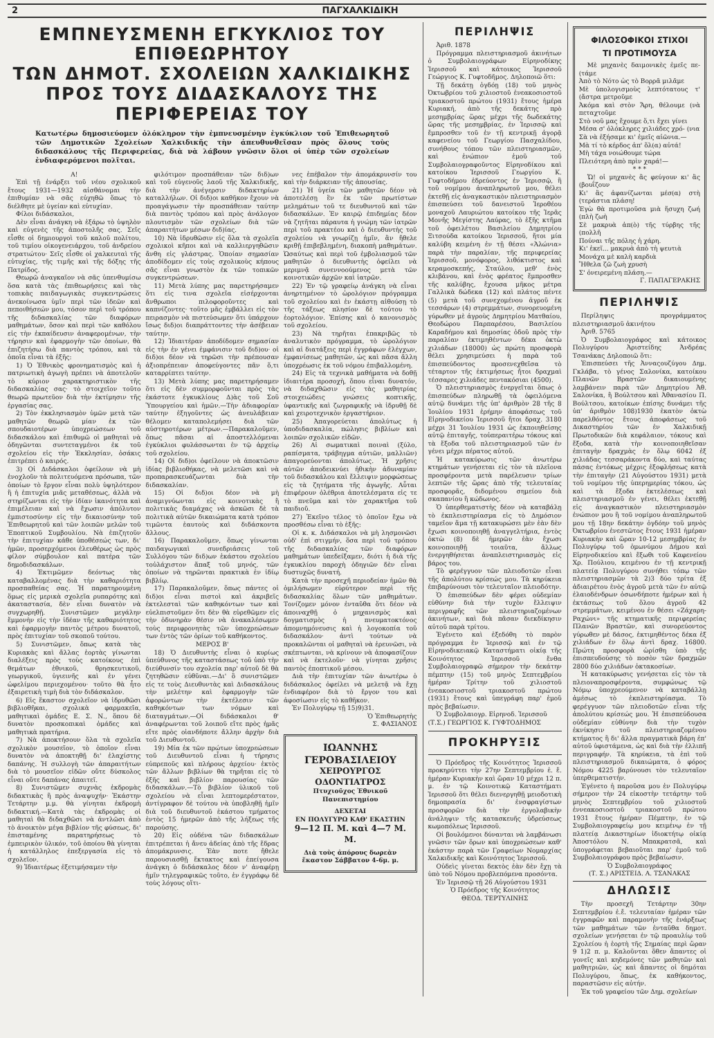2 ΠΑΓΧΑΛΚΙΔΙΚΗ
ΕΜΠΝΕΥΣΜΕΝΗ ΕΓΚΥΚΛΙΟΣ ΤΟΥ ΕΠΙΘΕΩΡΗΤΟΥ
ΤΩΝ ΔΗΜΟΤ. ΣΧΟΛΕΙΩΝ ΧΑΛΚΙΔΙΚΗΣ
ΠΡΟΣ ΤΟΥΣ ΔΙΔΑΣΚΑΛΟΥΣ ΤΗΣ ΠΕΡΙΦΕΡΕΙΑΣ ΤΟΥ
Κατωτέρω δημοσιεύομεν ὁλόκληρον τὴν ἐμπνευσμένην ἐγκύκλιον τοῦ Ἐπιθεωρητοῦ τῶν Δημοτικῶν Σχολείων Χαλκιδικῆς τὴν ἀπευθυνθεῖσαν πρὸς ὅλους τοὺς διδασκάλους τῆς Περιφερείας, διὰ νὰ λάβουν γνῶσιν ὅλοι οἱ ὑπὲρ τῶν σχολείων ἐνδιαφερόμενοι πολῖται.
Α!
Ἐπὶ τῇ ἐνάρξει τοῦ νέου σχολικοῦ ἔτους 1931—1932 αἰσθάνομαι τὴν ἐπιθυμίαν νὰ σᾶς εὐχηθῶ ὅπως τὸ διέλθητε μὲ ὑγείαν καὶ εὐτυχίαν.
Φίλοι διδάσκαλοι,
Δὲν εἶναι ἀνάγκη νὰ ἐξάρω τὸ ὑψηλὸν καὶ εὐγενὲς τῆς ἀποστολῆς σας. Σεῖς εἶσθε οἱ δημιουργοὶ τοῦ καλοῦ πολίτου, τοῦ τιμίου οἰκογενειάρχου, τοῦ ἀνδρείου στρατιώτου· Σεῖς εἶσθε οἱ χαλκευταὶ τῆς εὐτυχίας, τῆς τιμῆς καὶ τῆς δόξης τῆς Πατρίδος.
Θεωρῶ ἀναγκαῖον νὰ σᾶς ὑπενθυμίσω ὅσα κατὰ τὰς ἐπιθεωρήσεις καὶ τὰς τοπικὰς παιδαγωγικὰς συγκεντρώσεις ἀνεκοίνωσα ὑμῖν περὶ τῶν ἰδεῶν καὶ πεποιθήσεών μου, τόσον περὶ τοῦ τρόπου τῆς διδασκαλίας τῶν διαφόρων μαθημάτων, ὅσον καὶ περὶ τῶν καθόλου εἰς τὴν ἐκπαίδευσιν ἀναφερομένων, τὴν τήρησιν καὶ ἐφαρμογὴν τῶν ὁποίων, θὰ ἐπιζητήσω διὰ παντὸς τρόπου, καὶ τὰ ὁποῖα εἶναι τὰ ἑξῆς:
1) Ὁ Ἐθνικὸς φρονηματισμὸς καὶ ἡ πατριωτικὴ ἀγωγὴ πρέπει νὰ ἀποτελοῦν τὸ κύριον χαρακτηριστικὸν τῆς διδασκαλίας σας· τὸ στοιχεῖον τοῦτο θεωρῶ πρωτεῦον διὰ τὴν ἐκτίμησιν τῆς ἐργασίας σας.
2) Τὸν ἐκκλησιασμὸν ὑμῶν μετὰ τῶν μαθητῶν θεωρῶ μίαν ἐκ τῶν σπουδαιοτέρων ὑποχρεώσεων τοῦ διδασκάλου καὶ ἐπιθυμῶ οἱ μαθηταὶ νὰ ὁδηγῶνται συντεταγμένοι ἐκ τοῦ σχολείου εἰς τὴν Ἐκκλησίαν, ὁσάκις ἐπιτρέπει ὁ καιρός.
3) Οἱ Διδάσκαλοι ὀφείλουν νὰ μὴ ἐνοχλοῦν τὰ πολιτευόμενα πρόσωπα, τῶν ὁποίων τὸ ἔργον εἶναι πολὺ ὑψηλότερον ἢ ἡ ἐπιτυχία μιᾶς μεταθέσεως, ἀλλὰ νὰ στηρίζωνται εἰς τὴν ἰδίαν ἱκανότητα καὶ ἐπιμέλειαν καὶ νὰ ἔχωσιν ἀπόλυτον ἐμπιστοσύνην εἰς τὴν δικαιοσύνην τοῦ Ἐπιθεωρητοῦ καὶ τῶν λοιπῶν μελῶν τοῦ Ἐποπτικοῦ Συμβουλίου. Νὰ ἐπιζητοῦν τὴν ἐπιτυχίαν κάθε ὑποθέσεώς των, δι' ἡμῶν, προσερχόμενοι ἐλευθέρως ὡς πρὸς φίλον σύμβουλον καὶ πατέρα τῶν δημοδιδασκάλων.
4) Ἐκτιμῶμεν δεόντως τὰς καταβαλλομένας διὰ τὴν καθαριότητα προσπαθείας σας. Ἡ παρατηρουμένη ὅμως εἰς μερικὰ σχολεῖα ρυπαρότης καὶ ἀκαταστασία, δὲν εἶναι δυνατὸν νὰ συγχωρηθῇ. Συνιστῶμεν μεγάλην ἔμμονὴν εἰς τὴν ἰδέαν τῆς καθαριότητος καὶ ἐφαρμογὴν παντὸς μέτρου δυνατοῦ, πρὸς ἐπιτυχίαν τοῦ σκοποῦ τούτου.
5) Συνιστῶμεν, ὅπως κατὰ τὰς Κυριακὰς καὶ ἄλλας ἑορτὰς γίνωνται διαλέξεις πρὸς τοὺς κατοίκους ἐπὶ θεμάτων ἐθνικοῦ, θρησκευτικοῦ, γεωργικοῦ, ὑγιεινῆς καὶ ἐν γένει ὠφελίμου περιεχομένου· τοῦτο θὰ ἦτο ἐξαιρετικὴ τιμὴ διὰ τὸν διδάσκαλον.
6) Εἰς ἕκαστον σχολεῖον νὰ ἱδρυθῶσι βιβλιοθῆκαι, σχολικὰ φαρμακεῖα, μαθητικαὶ ὁμάδες Ε. Σ. Ν., ὅπου δὲ δυνατὸν προσκοπικαὶ ὁμάδες καὶ μαθητικὰ πρατήρια.
7) Νὰ ἀποκτήσουν ὅλα τὰ σχολεῖα σχολικὸν μουσεῖον, τὸ ὁποῖον εἶναι δυνατὸν νὰ ἀποκτηθῇ δι' ἐλαχίστης δαπάνης. Ἡ συλλογὴ τῶν ἀπαραιτήτων διὰ τὸ μουσεῖον εἰδῶν οὔτε δύσκολος εἶναι οὔτε δαπάνας ἀπαιτεῖ.
8) Συνιστῶμεν συχνὰς ἐκδρομὰς διδακτικὰς ἢ πρὸς ἀναψυχήν· Ἑκάστην Τετάρτην μ.μ. θὰ γίνηται ἐκδρομὴ διδακτική.—Κατὰ τὰς ἐκδρομὰς οἱ μαθηταὶ θὰ διδαχθῶσι νὰ ἀντλῶσι ἀπὸ τὸ ἀνοικτὸν μέγα βιβλίον τῆς φύσεως, δι' ἐπισταμένης παρατηρήσεως τὸ ἐμπειρικὸν ὑλικόν, τοῦ ὁποίου θὰ γίνηται ἡ κατάλληλος ἐπεξεργασία εἰς τὸ σχολεῖον.
9) Ἰδιαιτέρως ἐξετιμήσαμεν τὴν
φιλότιμον προσπάθειαν τῶν διδ)ων καὶ τοῦ εὐγενοῦς λαοῦ τῆς Χαλκιδικῆς, διὰ τὴν ἀνέγερσιν διδακτηρίων καταλλήλων. Οἱ διδ)οι καθῆκον ἔχουν νὰ προαγάγωσιν τὴν προσπάθειαν ταύτην διὰ παντὸς τρόπου καὶ πρὸς ἀνάλογον πλουτισμὸν τῶν σχολείων διὰ τῶν ἀπαραιτήτων μέσων διδ)ίας.
10) Νὰ ἱδρυθῶσιν εἰς ὅλα τὰ σχολεῖα σχολικοὶ κῆποι καὶ νὰ καλλιεργηθῶσιν ἄνθη εἰς γλάστρας. Ὁποίαν σημασίαν ἀποδίδομεν εἰς τοὺς σχολικοὺς κήπους σᾶς εἶναι γνωστὸν ἐκ τῶν τοπικῶν συγκεντρώσεων.
11) Μετὰ λύπης μας παρετηρήσαμεν ὅτι εἰς τινα σχολεῖα εἰσέρχονται ἄνθρωποι πιλοφοροῦντες καὶ καπνίζοντες· τοῦτο μᾶς ἐμβάλλει εἰς τὸν πειρασμὸν νὰ πιστεύσωμεν ὅτι ὑπάρχουν ἴσως διδ)οι διαπράττοντες τὴν ἀσέβειαν ταύτην.
12) Ἰδιαιτέραν ἀποδίδομεν σημασίαν εἰς τὴν ἐν γένει ἐμφάνισιν τοῦ διδ)ου· οἱ διδ)οι δέον νὰ τηρῶσι τὴν πρέπουσαν ἀξιοπρέπειαν ἀποφεύγοντες πᾶν ὅ,τι καταρρίπτει ταύτην.
13) Μετὰ λύπης μας παρετηρήσαμεν ὅτι εἰς δὲν συμμορφοῦνται πρὸς τὰς ἐκάστοτε ἐγκυκλίους Δ)ὰς τοῦ Σοῦ Ὑπουργείου καὶ ἡμῶν.—Τὴν ἀδιαφορίαν ταύτην ἐξηγοῦντες ὡς ἀνευλάβειαν θέλομεν καταπολεμήσει διὰ τῶν αὐστηροτέρων μέτρων.—Παρακαλοῦμεν, ὅπως πᾶσαι αἱ ἀποστελλόμεναι ἐγκύκλιοι φυλάσσωνται ἐν τῷ ἀρχείῳ τοῦ σχολείου.
14) Οἱ διδ)οι ὀφείλουν νὰ ἀποκτῶσιν ἰδίας βιβλιοθήκας, νὰ μελετῶσι καὶ νὰ προπαρασκευάζωνται διὰ τὴν διδασκαλίαν.
15) Οἱ διδ)οι δέον νὰ μὴ ἀναμιγνύωνται εἰς κοινοτικὰς ἢ πολιτικὰς διαμάχας νὰ ἀσκῶσι δὲ τὰ πολιτικὰ αὐτῶν δικαιώματα κατὰ τρόπον τιμῶντα ἑαυτοὺς καὶ διδάσκοντα ἄλλους.
16) Παρακαλοῦμεν, ὅπως γίνωνται παιδαγωγικαὶ συνεδριάσεις τοῦ Συλλόγου τῶν διδ)ων ἑκάστου σχολείου τοὐλάχιστον ἅπαξ τοῦ μηνός, τῶν ὁποίων νὰ τηρῶνται πρακτικὰ ἐν ἰδίῳ βιβλίῳ.
17) Παρακαλοῦμεν, ὅπως πάντες οἱ διδ)οι εἶναι πιστοὶ καὶ ἀκριβεῖς ἐκτελεσταὶ τῶν καθηκόντων των καὶ εὐελπιστοῦμεν ὅτι δὲν θὰ εὑρεθῶμεν εἰς τὴν ὀδυνηρὰν θέσιν νὰ ἀνακαλέσωμεν τοὺς περιφρονητὰς τῶν ὑποχρεώσεων των ἐντὸς τῶν ὁρίων τοῦ καθήκοντος.
ΜΕΡΟΣ Β'
18) Ὁ Διευθυντὴς εἶναι ὁ κυρίως ὑπεύθυνος τῆς καταστάσεως τοῦ ὑπὸ τὴν διεύθυνσίν του σχολεία παρ' αὐτοῦ δὲ θὰ ζητηθῶσιν εὐθῦναι.—Δι' ὃ συνιστῶμεν εἰς τε τοὺς Διευθυντὰς καὶ Διδασκάλους τὴν μελέτην καὶ ἐφαρμογὴν τῶν ἀφορώντων τὴν ἐκτέλεσιν τῶν καθηκόντων των νόμων καὶ διαταγμάτων.—Οἱ διδάσκαλοι θ' ἀναφέρωνται τοῦ λοιποῦ εἴτε πρὸς ἡμᾶς εἴτε πρὸς οἱανδήποτε ἄλλην ἀρχὴν διὰ τοῦ Διευθυντοῦ.
19) Μία ἐκ τῶν πρώτων ὑποχρεώσεων τοῦ Διευθυντοῦ εἶναι ἡ τήρησις εὐπρεποῦς καὶ πλήρους ἀρχείου· ἐκτὸς τῶν ἄλλων βιβλίων θὰ τηρῆται εἰς τὸ ἑξῆς καὶ βιβλίον παρουσίας τῶν διδασκάλων.—Τὸ βιβλίον ὑλικοῦ τοῦ σχολείου νὰ εἶναι λεπτομερέστατον, ἀντίγραφον δὲ τούτου νὰ ὑποβληθῇ ἡμῖν διὰ τοῦ διευθυντοῦ ἑκάστου τμήματος ἐντὸς 15 ἡμερῶν ἀπὸ τῆς λήξεως τῆς παρούσης.
20) Εἰς οὐδένα τῶν διδασκάλων ἐπιτρέπεται ἡ ἄνευ ἀδείας ἀπὸ τῆς ἕδρας ἀπομάκρυνσις. Ἐὰν ποτε ἤθελε παρουσιασθῇ ἔκτακτος καὶ ἐπείγουσα ἀνάγκη ὁ διδάσκαλος δέον ν' ἀναφέρῃ ἡμῖν τηλεγραφικῶς τοῦτο, ἐν ἐγγράφῳ δὲ τοὺς λόγους οἵτι-
νες ἐπέβαλον τὴν ἀπομάκρυνσίν του καὶ τὴν διάρκειαν τῆς ἀπουσίας.
21) Ἡ ὑγεία τῶν μαθητῶν δέον νὰ ἀποτελέσῃ ἓν ἐκ τῶν πρωτίστων μελημάτων τοῦ τε διευθυντοῦ καὶ τῶν διδασκάλων. Ἐν καιρῷ ἐπιδημίας δέον νὰ ζητῆται πάραυτα ἡ γνώμη τῶν ἰατρῶν περὶ τοῦ πρακτέου καὶ ὁ διευθυντὴς τοῦ σχολείου νὰ γνωρίζῃ ἡμῖν, ἂν ἤθελε κριθῇ ἐπιβεβλημένη, διακοπὴ μαθημάτων. Ὡσαύτως καὶ περὶ τοῦ ἐμβολιασμοῦ τῶν μαθητῶν ὁ διευθυντὴς ὀφείλει νὰ μεριμνᾷ συνεννοούμενος μετὰ τῶν κοινοτικῶν ἀρχῶν καὶ ἰατρῶν.
22) Ἐν τῷ γραφείῳ ἀνάγκη νὰ εἶναι ἀνηρτημένον τὸ ὡρολόγιον πρόγραμμα τοῦ σχολείου καὶ ἐν ἑκάστῃ αἰθούσῃ τὸ τῆς τάξεως πλησίον δὲ τούτου τὸ ἑορτολόγιον. Ἐπίσης καὶ ὁ κανονισμὸς τοῦ σχολείου.
23) Νὰ τηρῆται ἐπακριβῶς τὸ ἀναλυτικὸν πρόγραμμα, τὸ ὡρολόγιον καὶ αἱ διατάξεις περὶ ἐγγράφων ἐλέγχων, ἐμφανίσεως μαθητῶν, ὡς καὶ πᾶσα ἄλλη ὑποχρέωσις ἐκ τοῦ νόμου ἐπιβαλλομένη.
24) Εἰς τὰ τεχνικὰ μαθήματα νὰ δοθῇ ἰδιαιτέρα προσοχὴ, ὅπου εἶναι δυνατόν, νὰ διδαχθῶσιν εἰς τὰς μαθητρίας στοιχειώδεις γνώσεις κοπτικῆς, ὑφαντικῆς καὶ ζωγραφικῆς νὰ ἱδρυθῇ δὲ καὶ χειροτεχνικὸν ἐργαστήριον.
25) Ἀπαγορεύεται ἀπολύτως ἡ ὑποδιδασκαλία, πώλησις βιβλίων καὶ λοιπῶν σχολικῶν εἰδῶν.
26) Αἱ σωματικαὶ ποιναὶ (ξύλο, ραπίσματα, τράβηγμα αὐτιῶν, μαλλιῶν) ἀπαγορεύονται ἀπολύτως. Ἡ χρῆσις αὐτῶν ἀποδεικνύει ἠθικὴν ἀδυναμίαν τοῦ διδασκάλου καὶ ἔλλειψιν μορφώσεως εἰς τὰ ζητήματα τῆς ἀγωγῆς. Αὗται ἐπιφέρουν ὀλέθρια ἀποτελέσματα εἰς τε τὸ πνεῦμα καὶ τὸν χαρακτῆρα τοῦ παιδιοῦ.
27) Ἐκεῖνο τέλος τὸ ὁποῖον ἔχω νὰ προσθέσω εἶναι τὸ ἑξῆς:
Οἱ κ. κ. Διδάσκαλοι νὰ μὴ λησμονῶσι οὐδ' ἐπὶ στιγμήν, ὅσα περὶ τοῦ τρόπου τῆς διδασκαλίας τῶν διαφόρων μαθημάτων ὑπεδείξαμεν, διότι ἡ διὰ τῆς ἐγκυκλίου παροχὴ ὁδηγιῶν δὲν εἶναι δυστυχῶς δυνατή.
Κατὰ τὴν προσεχῆ περιοδείαν ἡμῶν θὰ ὁμιλήσωμεν εὐρύτερον περὶ τῆς διδασκαλίας ὅλων τῶν μαθημάτων. Τονίζομεν μόνον ἐνταῦθα ὅτι δέον νὰ ἀποιναχθῇ ὁ μηχανισμὸς καὶ δογματισμὸς ἡ πνευματοκτόνος ἀπομνημόνευσις καὶ ἡ λογοκοπία τοῦ διδασκάλου· ἀντὶ τούτων νὰ προκαλῶνται οἱ μαθηταὶ νὰ ἐρευνῶσι, νὰ σκέπτωνται, νὰ κρίνουν νὰ ἀποφασίζουν καὶ νὰ ἐκτελοῦν· νὰ γίνηται χρῆσις παντὸς ἐποπτικοῦ μέσου.
Διὰ τὴν ἐπιτυχίαν τῶν ἀνωτέρω ὁ διδάσκαλος ὀφείλει νὰ μελετᾷ νὰ ἔχῃ ἐνδιαφέρον διὰ τὸ ἔργον του καὶ ἀφοσίωσιν εἰς τὸ καθῆκον.
Ἐν Πολυγύρῳ τῇ 15)9)31.
Ὁ Ἐπιθεωρητὴς
Σ. ΦΑΣΙΑΝΟΣ
ΙΩΑΝΝΗΣ ΓΕΡΟΒΑΣΙΛΕΙΟΥ
ΧΕΙΡΟΥΡΓΟΣ
ΟΔΟΝΤΙΑΤΡΟΣ
Πτυχιοῦχος Ἐθνικοῦ
Πανεπιστημίου
ΔΕΧΕΤΑΙ
ΕΝ ΠΟΛΥΓΥΡΩ ΚΑΘ' ΕΚΑΣΤΗΝ
9—12 Π. Μ. καὶ 4—7 Μ. Μ.
Διὰ τοὺς ἀπόρους δωρεὰν
ἕκαστον Σάββατον 4-6μ. μ.
ΠΕΡΙΛΗΨΙΣ
Ἀριθ. 1878
Πρόγραμμα πλειστηριασμοῦ ἀκινήτων ὁ Συμβολαιογράφων Εἰρηνοδίκης Ἱερισσοῦ καὶ κάτοικος Ἱερισσοῦ Γεώργιος Κ. Γυφτοδῆμος. Δηλοποιῶ ὅτι:
Τῇ δεκάτῃ ὀγδόῃ (18) τοῦ μηνὸς Ὀκτωβρίου τοῦ χιλιοστοῦ ἐνεακοσιοστοῦ τριακοστοῦ πρώτου (1931) ἔτους ἡμέρα Κυριακή, ἀπὸ τῆς δεκάτης πρὸ μεσημβρίας ὥρας μέχρι τῆς δωδεκάτης ὥρας τῆς μεσημβρίας, ἐν Ἱερισσῷ καὶ ἔμπροσθεν τοῦ ἐν τῇ κεντρικῇ ἀγορᾷ καφενείου τοῦ Γεωργίου Πασχαλίδου, συνήθους τόπου τῶν πλειστηριασμῶν, καὶ ἐνώπιον ἐμοῦ τοῦ Συμβολαιογραφοῦντος Εἰρηνοδίκου καὶ κατοίκου Ἱερισσοῦ Γεωργίου Κ. Γυφτοδήμου ἑδρεύοντος ἐν Ἱερισσῷ, ἢ τοῦ νομίμου ἀναπληρωτοῦ μου, θέλει ἐκτεθῇ εἰς ἀναγκαστικὸν πλειστηριασμὸν ἐπισπεύσει τοῦ δανειστοῦ Ἱεροθέου μοναχοῦ Λαυριώτου κατοίκου τῆς Ἱερᾶς Μονῆς Μεγίστης Λαύρας, τὸ ἑξῆς κτῆμα τοῦ ὀφειλέτου Βασιλείου Δημητρίου Ξιτσούδα κατοίκου Ἱερισσοῦ, ἤτοι μία καλύβη κειμένη ἐν τῇ θέσει «Ἁλώνια» παρὰ τὴν παραλίαν, τῆς περιφερείας Ἱερισσοῦ, μονόφορος, λιθόκτιστος καὶ κεραμοσκεπής, Σταύλου, μεθ' ἑνὸς κλιβάνου, καὶ ἑνὸς φρέατος ἔμπροσθεν τῆς καλύβης, ἔχουσα μῆκος μέτρα Γαλλικὰ δώδεκα (12) καὶ πλάτος πέντε (5) μετὰ τοῦ συνεχομένου ἀγροῦ ἐκ τεσσάρων (4) στρεμμάτων, συνορευομένη γύρωθεν μὲ ἀγροὺς Δημητρίου Ματθαίου, Θεοδώρου Παρπαρέσου, Βασιλείου Καραδήμου καὶ δημοσίας ὁδοῦ πρὸς τὴν παραλίαν ἐκτιμηθέντων δέκα ὀκτὼ χιλιάδων (18000) ὡς πρώτη προσφορὰ θέλει χρησιμεύσει ἡ παρὰ τοῦ ἐπισπεύδοντος προσενεχθεῖσα τὸ τέταρτον τῆς ἐκτιμήσεως ἤτοι δραχμαὶ τέσσαρες χιλιάδες πεντακόσιαι (4500).
Ὁ πλειστηριασμὸς ἐνεργεῖται ὅπως ὁ ἐπισπεύδων πληρωθῇ τὰ ὀφειλόμενα αὐτῷ δυνάμει τῆς ὑπ' ἀριθμὸν 28 τῆς 8 Ἰουλίου 1931 ἐρήμην ἀποφάσεως τοῦ Εἰρηνοδικείου Ἱερισσοῦ ἤτοι δραχ. 3180 μέχρι 31 Ἰουλίου 1931 ὡς ἐκποιηθείσης αὐτῷ ἐπιταγῆς, τοὐπεραιτέρω τόκους καὶ τὰ ἔξοδα τοῦ πλειστηριασμοῦ τῶν ἐν γένει μέχρι πέρατος αὐτοῦ.
Ἡ κατακύρωσις τῶν ἀνωτέρω κτημάτων γενήσεται εἰς τὸν τὰ πλεῖονα προσφέροντα μετὰ παρέλευσιν τρίων λεπτῶν τῆς ὥρας ἀπὸ τῆς τελευταίας προσφορᾶς, διδομένου σημείου διὰ σκαπανίου ἢ κώδωνος.
Ὁ ὑπερθεματιστὴς δέον νὰ καταβάλῃ τὸ ἐκπλειστηρίασμα εἰς τὸ Δημόσιον ταμεῖον ἅμα τῇ κατακυρώσει μὲν ἐὰν δὲν ἔχωσι κοινοποιηθῇ ἀναγγελτήρια, ἐντὸς ὀκτὼ (8) δὲ ἡμερῶν ἐὰν ἔχωσι κοινοποιηθῇ τοιαῦτα, ἄλλως ἐνεργηθήσεται ἀναπλειστηριασμὸς εἰς βάρος του.
Τὸ φερέγγυον τῶν πλειοδοτῶν εἶναι τῆς ἀπολύτου κρίσεώς μου. Τὰ κηρύκεια ἐπιβαρύνουσι τὸν τελευταῖον πλειοδότην.
Ὁ ἐπισπεύδων δὲν φέρει οὐδεμίαν εὐθύνην διὰ τὴν τυχὸν ἔλλειψιν περιγραφῆς τῶν πλειστηριαζομένων ἀκινήτων, καὶ διὰ πᾶσαν διεκδίκησιν αὐτοῦ παρὰ τρίτου.
Ἐγένετο καὶ ἐξεδόθη τὸ παρὸν πρόγραμμα ἐν Ἱερισσῷ καὶ ἐν τῷ Εἰρηνοδικειακῷ Καταστήματι οἰκίᾳ τῆς Κοινότητος Ἱερισσοῦ ἔνθα Συμβολαιογραφῶ σήμερον τὴν δεκάτην πέμπτην (15) τοῦ μηνὸς Σεπτεμβρίου ἡμέραν Τρίτην τοῦ χιλιοστοῦ ἐνεακοσιοστοῦ τριακοστοῦ πρώτου (1931) ἔτους καὶ ὑπεγράφη παρ' ἐμοῦ πρὸς βεβαίωσιν.
Ὁ Συμβολαιογρ. Εἰρηνοδ. Ἱερισσοῦ
(Τ.Σ.) ΓΕΩΡΓΙΟΣ Κ. ΓΥΦΤΟΔΗΜΟΣ
ΠΡΟΚΗΡΥΞΙΣ
Ὁ Πρόεδρος τῆς Κοινότητος Ἱερισσοῦ προκηρύττει τὴν 27ην Σεπτεμβρίου ἐ. ἔ. ἡμέραν Κυριακὴν καὶ ὥραν 10 μέχρι 12 π. μ. ἐν τῷ Κοινοτικῷ Καταστήματι Ἱερισσοῦ ὅτι θέλει διενεργηθῇ μειοδοτικὴ δημοπρασία δι' ἐνσφραγίστων προσφορῶν διὰ τὴν ἐργολαβικὴν ἀνάληψιν τῆς κατασκευῆς ὑδρεύσεως κωμοπόλεως Ἱερισσοῦ.
Οἱ βουλόμενοι δύνανται νὰ λαμβάνωσι γνῶσιν τῶν ὅρων καὶ ὑποχρεώσεων καθ' ἑκάστην παρὰ τῶν Γραφείων Νομαρχίας Χαλκιδικῆς καὶ Κοινότητος Ἱερισσοῦ.
Οὐδεὶς γίνεται δεκτὸς ἐὰν δὲν ἔχῃ τὰ ὑπὸ τοῦ Νόμου προβλεπόμενα προσόντα.
Ἐν Ἱερισσῷ τῇ 26 Αὐγούστου 1931
Ὁ Πρόεδρος τῆς Κοινότητος
ΘΕΟΔ. ΤΕΡΤΥΛΙΝΗΣ
ΦΙΛΟΣΟΦΙΚΟΙ ΣΤΙΧΟΙ
ΤΙ ΠΡΟΤΙΜΟΥΣΑ
Μὲ μηχανὲς δαιμονικὲς ἐμεῖς πε- (τάμε
Ἀπὸ τὸ Νότο ὡς τὸ Βορρᾶ μιλᾶμε
Μὲ ὑπολογισμοὺς λεπτότατους τ' (ἄστρα μετροῦμε
Ἀκόμα καὶ στὸν Ἄρη, θέλουμε (νὰ πεταχτοῦμε
Στὸ νοῦ μας ἔχουμε ὅ,τι ἔχει γίνει
Μέσα σ' ὁλόκληρες χιλιάδες χρό- (νια
Σὰ νὰ ἐξήσαμε κι' ἐμεῖς αἰῶνια.—
Μὰ τί τὸ κέρδος ἀπ' ὅλ(α) αὐτά!
Μὴ τάχα νοιώθουμε τώρα
Πλειότερη ἀπὸ πρὶν χαρά!—
* * *
Ὤ! οἱ μηχανὲς ἂς φεύγουν κι' ἂς (βουΐζουν
Κι' ἂς ἀφανίζωνται μέσ(α) στὴ (τεράστια πλάση!
Ἐγὼ θὰ προτιμοῦσα μιὰ ἥσυχη ζωή (πλὴ ζωὴ
Σὲ μακρυὰ ἀπ(ὸ) τῆς τύρβης τῆς (πολλῆ
Πούναι τῆς πόλης ἡ χάρη.
Κι' ἐκεῖ... μακρυὰ ἀπὸ τὴ ψευτιὰ
Μονάχα μὲ καλὴ καρδιὰ
Ἤθελα ζῶ ζωὴ χρυσὴ
Σ' ὀνειρεμένη πλάση.—
Γ. ΠΑΠΑΓΕΡΑΚΗΣ
ΠΕΡΙΛΗΨΙΣ
Περίληψις προγράμματος πλειστηριασμοῦ ἀκινήτου
Ἀριθ. 5765
Ὁ Συμβολαιογράφος καὶ κάτοικος Πολυγύρου Ἀριστείδης Ἀνδρέας Τσανάκας Δηλοποιῶ ὅτι:
Ἐπισπεύσει τῆς Ἀνναςουζύγου Δημ. Γκλάβα, τὸ γένος Σαλονίκα, κατοίκου Πλανῶν Βραστῶν δικαιουμένης λαμβάνειν παρὰ τῶν Δημητρίου Ἀθ. Σαλονίκα, ἢ Βούλτσου καὶ Ἀθανασίου Π. Βούλτσου, κατοίκων ἐπίσης δυνάμει τῆς ὑπ' ἀριθμὸν 108)1930 ἑκατὸν ὀκτὼ παρελθόντος ἔτους ἀποφάσεως τοῦ Δικαστηρίου τῶν ἐν Χαλκιδικῇ Πρωτοδικῶν διὰ κεφάλαιον, τόκους καὶ ἔξοδα, κατὰ τὴν κοινοποιηθεῖσαν ἐπιταγὴν δραχμὰς ἐν ὅλῳ 6042 ἑξ χιλιάδας τεσσαράκοντα δύο, καὶ ταύτας πάσας ἐντόκως μέχρις ἐξοφλήσεως κατὰ τὴν ἐπιταγὴν (21 Αὐγούστου 1931) μετὰ τοῦ νομίμου τῆς ὑπερημερίας τόκου, ὡς καὶ τὰ ἔξοδα ἐκτελέσεως καὶ πλειστηριασμοῦ ἐν γένει, θέλει ἐκτεθῇ εἰς ἀναγκαστικὸν πλειστηριασμὸν ἐνώπιον μου ἢ τοῦ νομίμου ἀναπληρωτοῦ μου τῇ 18ην δεκάτην ὀγδόην τοῦ μηνὸς Ὀκτωβρίου ἐνεστῶτος ἔτους 1931 ἡμέραν Κυριακὴν καὶ ὥραν 10-12 μεσημβρίας ἐν Πολυγύρῳ τοῦ ὁμωνύμου Δήμου καὶ Εἰρηνοδικείου καὶ ἔξωθι τοῦ Καφενείου Χρ. Πούλιου, κειμένου ἐν τῇ κεντρικῇ πλατείᾳ Πολυγύρου συνήθει τόπῳ τῶν πλειστηριασμῶν τὰ 2)3 δύο τρίτα ἐξ ἀδιαιρέτου ἑνὸς ἀγροῦ μετὰ τῶν ἐν αὐτῷ ἐλαιοδένδρων ὀσωνδήποτε ἡμέρων καὶ ἡ ἐκτάσεως τοῦ ὅλου ἀγροῦ 42 στρεμμάτων, κειμένου ἐν θέσει «Ζάχαρη-Ραχώνι» τῆς κτηματικῆς περιφερείας Πλανῶν Βραστῶν, καὶ συνορεύοντος γύρωθεν μὲ δάσος, ἐκτιμηθέντος δέκα ἑξ χιλιάδων ἐν ὅλῳ ἀντὶ δραχ. 16800. Πρώτη προσφορὰ ὡρίσθη ὑπὸ τῆς ἐπισπευδούσης τὸ ποσὸν τῶν δραχμῶν 2800 δύο χιλιάδων ὀκτακοσίων.
Ἡ κατακύρωσις γενήσεται εἰς τὸν τὰ πλειοναπροσφέροντα, συμφώνως τῷ Νόμῳ ὑποχρεούμενον νὰ καταβάλλῃ ἀμέσως τὸ ἐκπλειστηρίασμα. Τὸ φερέγγυον τῶν πλειοδοτῶν εἶναι τῆς ἀπολύτου κρίσεώς μου. Ἡ ἐπισπεύδουσα οὐδεμίαν εὐθύνην διὰ τὴν τυχὸν ἐκνίκησιν τοῦ πλειστηριαζομένου κτήματος ἢ δι' ἄλλα πραγματικὰ βάρη ἐπ' αὐτοῦ ὑφιστάμενα, ὡς καὶ διὰ τὴν ἐλλιπῆ περιγραφήν. Τὰ κηρύκεια, τὰ ἐπὶ τοῦ πλειστηριασμοῦ δικαιώματα, ὁ φόρος Νόμου 4225 βαρύνουσι τὸν τελευταῖον ὑπερθεματιστήν.
Ἐγένετο ἡ παροῦσα μου ἐν Πολυγύρῳ σήμερον τὴν 24 εἰκοστὴν τετάρτην τοῦ μηνὸς Σεπτεμβρίου τοῦ χιλιοστοῦ ἐννεακοσιοστοῦ τριακοστοῦ πρώτου 1931 ἔτους ἡμέραν Πέμπτην, ἐν τῷ Συμβολαιογραφείῳ μου κειμένῳ ἐν τῇ πλατείᾳ Δικαστηρίων ἰδιοκτήτῳ οἰκίᾳ Ἀποστόλου Ν. Μπακρατσᾶ, καὶ ὑπογράφεται βεβαιοῦται παρ' ἐμοῦ τοῦ Συμβολαιογράφου πρὸς βεβαίωσιν.
Ὁ Συμβολαιογράφος
(Τ. Σ.) ΑΡΙΣΤΕΙΔ. Α. ΤΣΑΝΑΚΑΣ
ΔΗΛΩΣΙΣ
Τὴν προσεχῆ Τετάρτην 30ην Σεπτεμβρίου ἐ.ἔ. τελευταίαν ἡμέραν τῶν ἐγγραφῶν καὶ παραμονὴν τῆς ἐνάρξεως τῶν μαθημάτων τῶν ἐνταῦθα δημοτ. σχολείων γενήσεται ἐν τῷ προαυλίῳ τοῦ Σχολείου ἡ ἑορτὴ τῆς Σημαίας περὶ ὥραν 9 1)2 π. μ. Καλοῦνται ὅθεν ἅπαντες οἱ γονεῖς καὶ κηδεμόνες τῶν μαθητῶν καὶ μαθητριῶν, ὡς καὶ ἅπαντες οἱ δημόται Πολυγύρου, ὅπως, ἐκ καθήκοντος, παραστῶσιν εἰς αὐτήν.
Ἐκ τοῦ γραφείου τῶν Δημ. σχολείων